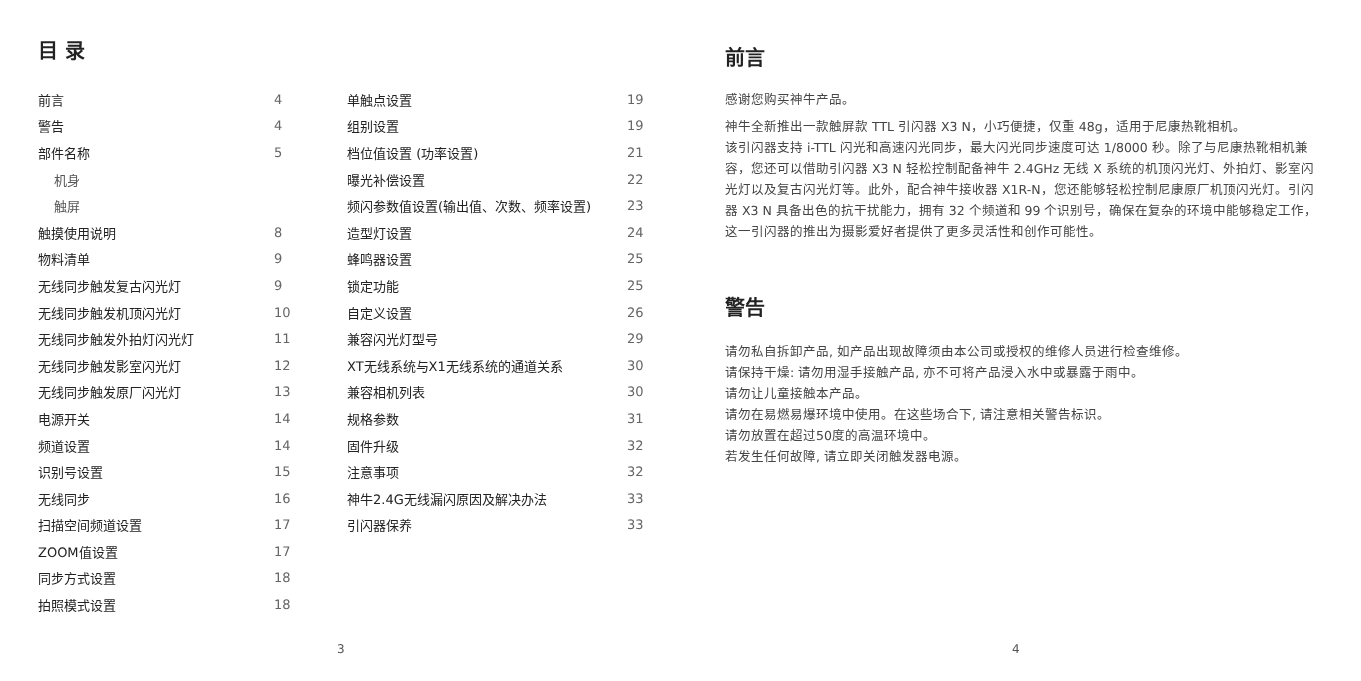目 录
| 前言 | 4 |
| 警告 | 4 |
| 部件名称 | 5 |
| 机身 | |
| 触屏 | |
| 触摸使用说明 | 8 |
| 物料清单 | 9 |
| 无线同步触发复古闪光灯 | 9 |
| 无线同步触发机顶闪光灯 | 10 |
| 无线同步触发外拍灯闪光灯 | 11 |
| 无线同步触发影室闪光灯 | 12 |
| 无线同步触发原厂闪光灯 | 13 |
| 电源开关 | 14 |
| 频道设置 | 14 |
| 识别号设置 | 15 |
| 无线同步 | 16 |
| 扫描空间频道设置 | 17 |
| ZOOM值设置 | 17 |
| 同步方式设置 | 18 |
| 拍照模式设置 | 18 |
| 单触点设置 | 19 |
| 组别设置 | 19 |
| 档位值设置 (功率设置) | 21 |
| 曝光补偿设置 | 22 |
| 频闪参数值设置(输出值、次数、频率设置) | 23 |
| 造型灯设置 | 24 |
| 蜂鸣器设置 | 25 |
| 锁定功能 | 25 |
| 自定义设置 | 26 |
| 兼容闪光灯型号 | 29 |
| XT无线系统与X1无线系统的通道关系 | 30 |
| 兼容相机列表 | 30 |
| 规格参数 | 31 |
| 固件升级 | 32 |
| 注意事项 | 32 |
| 神牛2.4G无线漏闪原因及解决办法 | 33 |
| 引闪器保养 | 33 |
3
前言
感谢您购买神牛产品。
神牛全新推出一款触屏款 TTL 引闪器 X3 N，小巧便捷，仅重 48g，适用于尼康热靴相机。
该引闪器支持 i-TTL 闪光和高速闪光同步，最大闪光同步速度可达 1/8000 秒。除了与尼康热靴相机兼容，您还可以借助引闪器 X3 N 轻松控制配备神牛 2.4GHz 无线 X 系统的机顶闪光灯、外拍灯、影室闪光灯以及复古闪光灯等。此外，配合神牛接收器 X1R-N，您还能够轻松控制尼康原厂机顶闪光灯。引闪器 X3 N 具备出色的抗干扰能力，拥有 32 个频道和 99 个识别号，确保在复杂的环境中能够稳定工作，这一引闪器的推出为摄影爱好者提供了更多灵活性和创作可能性。
警告
请勿私自拆卸产品, 如产品出现故障须由本公司或授权的维修人员进行检查维修。
请保持干燥: 请勿用湿手接触产品, 亦不可将产品浸入水中或暴露于雨中。
请勿让儿童接触本产品。
请勿在易燃易爆环境中使用。在这些场合下, 请注意相关警告标识。
请勿放置在超过50度的高温环境中。
若发生任何故障, 请立即关闭触发器电源。
4